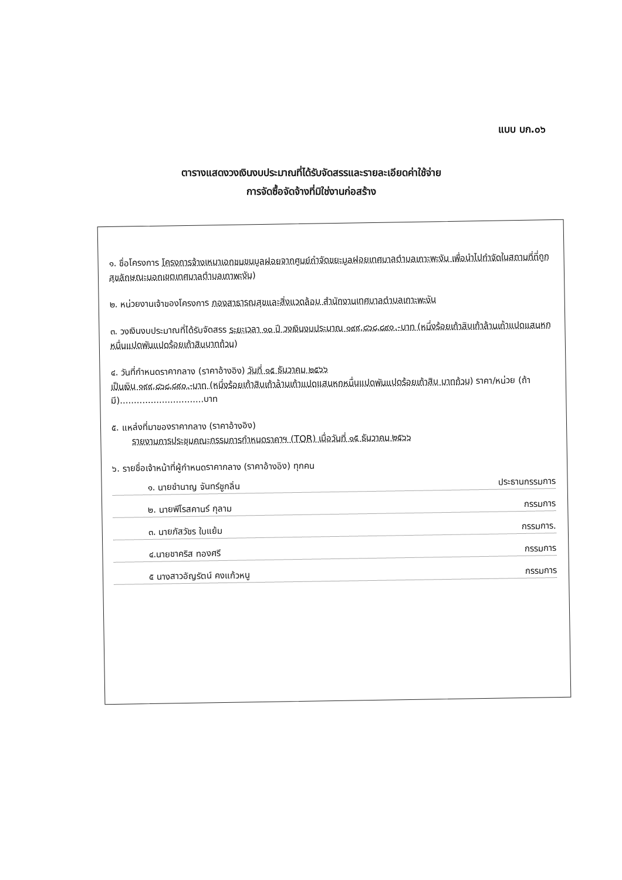แบบ บก.๐๖
ตารางแสดงวงเงินงบประมาณที่ได้รับจัดสรรและรายละเอียดค่าใช้จ่าย
การจัดซื้อจัดจ้างที่มิใช่งานก่อสร้าง
๑. ชื่อโครงการ โครงการจ้างเหมาเอกชนขนมูลฝอยจากศูนย์กำจัดขยะมูลฝอยเทศบาลตำบลเกาะพะงัน เพื่อนำไปกำจัดในสถานที่ที่ถูกสุขลักษณะนอกเขตเทศบาลตำบลเกาพะงัน)
๒. หน่วยงานเจ้าของโครงการ กองสาธารณสุขและสิ่งแวดล้อม สำนักงานเทศบาลตำบลเกาะพะงัน
๓. วงเงินงบประมาณที่ได้รับจัดสรร ระยะเวลา ๑๐ ปี วงเงินงบประมาณ ๑๙๙,๘๖๘,๘๙๐.-บาท (หนึ่งร้อยเก้าสิบเก้าล้านเก้าแปดแสนหกหมื่นแปดพันแปดร้อยเก้าสิบบาทถ้วน)
๔. วันที่กำหนดราคากลาง (ราคาอ้างอิง) วันที่ ๑๕ ธันวาคม ๒๕๖๖
เป็นเงิน ๑๙๙,๘๖๘,๘๙๐.-บาท (หนึ่งร้อยเก้าสิบเก้าล้านเก้าแปดแสนหกหมื่นแปดพันแปดร้อยเก้าสิบ บาทถ้วน) ราคา/หน่วย (ถ้ามี)..............................บาท
๕. แหล่งที่มาของราคากลาง (ราคาอ้างอิง)
รายงานการประชุมคณะกรรมการกำหนดราคาฯ (TOR) เมื่อวันที่ ๑๕ ธันวาคม ๒๕๖๖
๖. รายชื่อเจ้าหน้าที่ผู้กำหนดราคากลาง (ราคาอ้างอิง) ทุกคน
๑. นายชำนาญ จันทร์ชูกลิ่น ประธานกรรมการ
๒. นายพีโรสคานร์ กุลาม กรรมการ
๓. นายภัสวัชร ใบแย้ม กรรมการ.
๔.นายชาคริส ทองศรี กรรมการ
๕ นางสาวอัญรัตน์ คงแก้วหนู กรรมการ